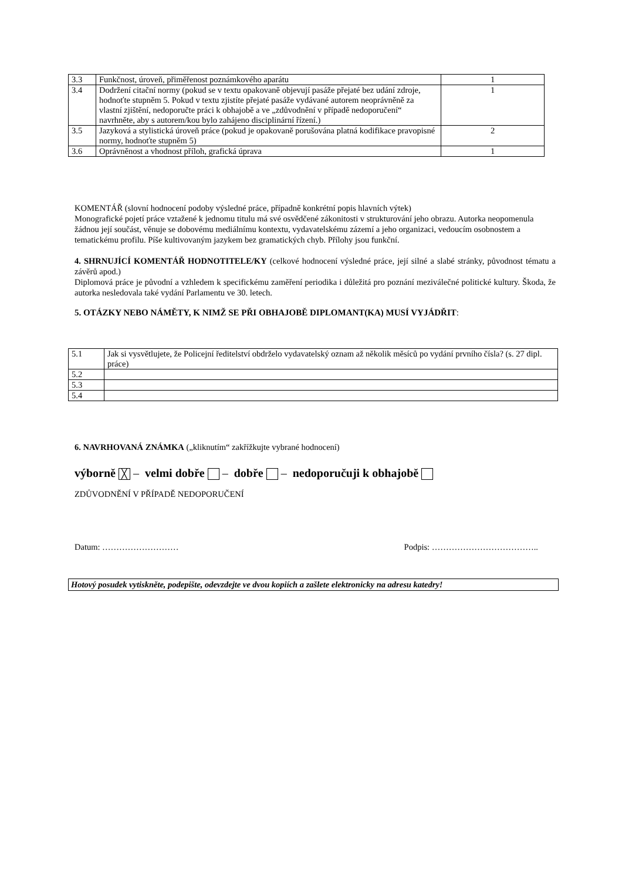| 3.3 | Funkčnost, úroveň, přiměřenost poznámkového aparátu | 1 |
| 3.4 | Dodržení citační normy (pokud se v textu opakovaně objevují pasáže přejaté bez udání zdroje, hodnoťte stupněm 5. Pokud v textu zjistíte přejaté pasáže vydávané autorem neoprávněně za vlastní zjištění, nedoporučte práci k obhajobě a ve „zdůvodnění v případě nedoporučení“ navrhněte, aby s autorem/kou bylo zahájeno disciplinární řízení.) | 1 |
| 3.5 | Jazyková a stylistická úroveň práce (pokud je opakovaně porušována platná kodifikace pravopisné normy, hodnoťte stupněm 5) | 2 |
| 3.6 | Oprávněnost a vhodnost příloh, grafická úprava | 1 |
KOMENTÁŘ (slovní hodnocení podoby výsledné práce, případně konkrétní popis hlavních výtek)
Monografické pojetí práce vztažené k jednomu titulu má své osvědčené zákonitosti v strukturování jeho obrazu. Autorka neopomenula žádnou její součást, věnuje se dobovému mediálnímu kontextu, vydavatelskému zázemí a jeho organizaci, vedoucím osobnostem a tematickému profilu. Píše kultivovaným jazykem bez gramatických chyb. Přílohy jsou funkční.
4. SHRNUJÍCÍ KOMENTÁŘ HODNOTITELE/KY (celkové hodnocení výsledné práce, její silné a slabé stránky, původnost tématu a závěrů apod.)
Diplomová práce je původní a vzhledem k specifickému zaměření periodika i důležitá pro poznání meziválečné politické kultury. Škoda, že autorka nesledovala také vydání Parlamentu ve 30. letech.
5. OTÁZKY NEBO NÁMĚTY, K NIMŽ SE PŘI OBHAJOBĚ DIPLOMANT(KA) MUSÍ VYJÁDŘIT:
| 5.1 | Jak si vysvětlujete, že Policejní ředitelství obdrželo vydavatelský oznam až několik měsíců po vydání prvního čísla? (s. 27 dipl. práce) |
| 5.2 | |
| 5.3 | |
| 5.4 | |
6. NAVRHOVANÁ ZNÁMKA („kliknutím“ zakřížkujte vybrané hodnocení)
výborně ╳ – velmi dobře – dobře – nedoporučuji k obhajobě
ZDŮVODNĚNÍ V PŘÍPADĚ NEDOPORUČENÍ
Datum: ……………………… Podpis: ………………………………..
Hotový posudek vytiskněte, podepište, odevzdejte ve dvou kopiích a zašlete elektronicky na adresu katedry!